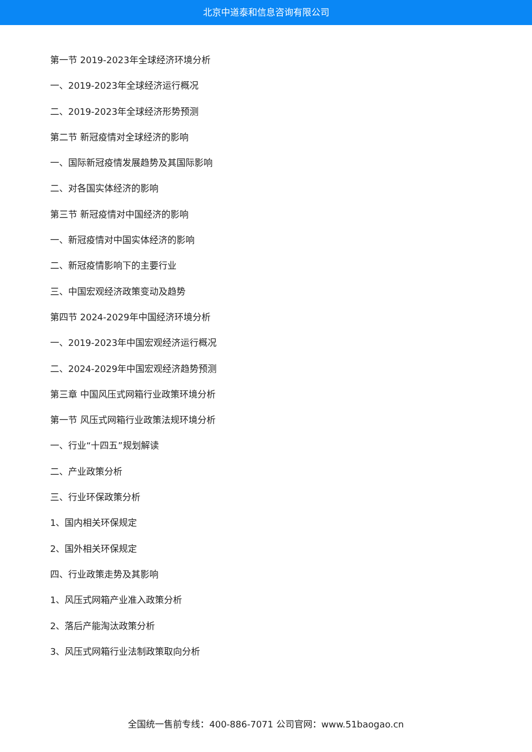北京中道泰和信息咨询有限公司
第一节 2019-2023年全球经济环境分析
一、2019-2023年全球经济运行概况
二、2019-2023年全球经济形势预测
第二节 新冠疫情对全球经济的影响
一、国际新冠疫情发展趋势及其国际影响
二、对各国实体经济的影响
第三节 新冠疫情对中国经济的影响
一、新冠疫情对中国实体经济的影响
二、新冠疫情影响下的主要行业
三、中国宏观经济政策变动及趋势
第四节 2024-2029年中国经济环境分析
一、2019-2023年中国宏观经济运行概况
二、2024-2029年中国宏观经济趋势预测
第三章 中国风压式网箱行业政策环境分析
第一节 风压式网箱行业政策法规环境分析
一、行业“十四五”规划解读
二、产业政策分析
三、行业环保政策分析
1、国内相关环保规定
2、国外相关环保规定
四、行业政策走势及其影响
1、风压式网箱产业准入政策分析
2、落后产能淘汰政策分析
3、风压式网箱行业法制政策取向分析
全国统一售前专线：400-886-7071 公司官网：www.51baogao.cn